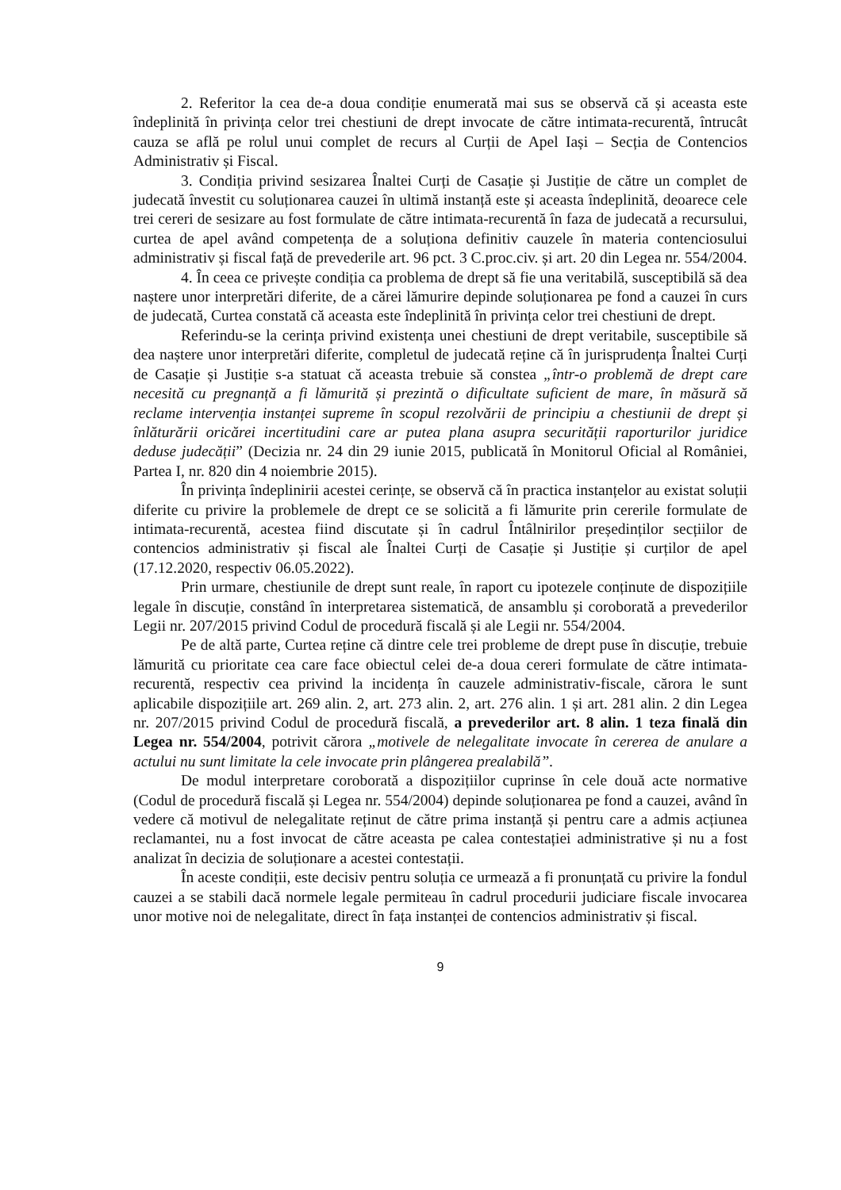2. Referitor la cea de-a doua condiție enumerată mai sus se observă că și aceasta este îndeplinită în privința celor trei chestiuni de drept invocate de către intimata-recurentă, întrucât cauza se află pe rolul unui complet de recurs al Curții de Apel Iași – Secția de Contencios Administrativ și Fiscal.
3. Condiția privind sesizarea Înaltei Curți de Casație și Justiție de către un complet de judecată învestit cu soluționarea cauzei în ultimă instanță este și aceasta îndeplinită, deoarece cele trei cereri de sesizare au fost formulate de către intimata-recurentă în faza de judecată a recursului, curtea de apel având competența de a soluționa definitiv cauzele în materia contenciosului administrativ și fiscal față de prevederile art. 96 pct. 3 C.proc.civ. și art. 20 din Legea nr. 554/2004.
4. În ceea ce privește condiția ca problema de drept să fie una veritabilă, susceptibilă să dea naștere unor interpretări diferite, de a cărei lămurire depinde soluționarea pe fond a cauzei în curs de judecată, Curtea constată că aceasta este îndeplinită în privința celor trei chestiuni de drept.
Referindu-se la cerința privind existența unei chestiuni de drept veritabile, susceptibile să dea naștere unor interpretări diferite, completul de judecată reține că în jurisprudența Înaltei Curți de Casație și Justiție s-a statuat că aceasta trebuie să constea „într-o problemă de drept care necesită cu pregnanță a fi lămurită și prezintă o dificultate suficient de mare, în măsură să reclame intervenția instanței supreme în scopul rezolvării de principiu a chestiunii de drept și înlăturării oricărei incertitudini care ar putea plana asupra securității raporturilor juridice deduse judecății” (Decizia nr. 24 din 29 iunie 2015, publicată în Monitorul Oficial al României, Partea I, nr. 820 din 4 noiembrie 2015).
În privința îndeplinirii acestei cerințe, se observă că în practica instanțelor au existat soluții diferite cu privire la problemele de drept ce se solicită a fi lămurite prin cererile formulate de intimata-recurentă, acestea fiind discutate și în cadrul Întâlnirilor președinților secțiilor de contencios administrativ și fiscal ale Înaltei Curți de Casație și Justiție și curților de apel (17.12.2020, respectiv 06.05.2022).
Prin urmare, chestiunile de drept sunt reale, în raport cu ipotezele conținute de dispozițiile legale în discuție, constând în interpretarea sistematică, de ansamblu și coroborată a prevederilor Legii nr. 207/2015 privind Codul de procedură fiscală și ale Legii nr. 554/2004.
Pe de altă parte, Curtea reține că dintre cele trei probleme de drept puse în discuție, trebuie lămurită cu prioritate cea care face obiectul celei de-a doua cereri formulate de către intimata-recurentă, respectiv cea privind la incidența în cauzele administrativ-fiscale, cărora le sunt aplicabile dispozițiile art. 269 alin. 2, art. 273 alin. 2, art. 276 alin. 1 și art. 281 alin. 2 din Legea nr. 207/2015 privind Codul de procedură fiscală, a prevederilor art. 8 alin. 1 teza finală din Legea nr. 554/2004, potrivit cărora „motivele de nelegalitate invocate în cererea de anulare a actului nu sunt limitate la cele invocate prin plângerea prealabilă”.
De modul interpretare coroborată a dispozițiilor cuprinse în cele două acte normative (Codul de procedură fiscală și Legea nr. 554/2004) depinde soluționarea pe fond a cauzei, având în vedere că motivul de nelegalitate reținut de către prima instanță și pentru care a admis acțiunea reclamantei, nu a fost invocat de către aceasta pe calea contestației administrative și nu a fost analizat în decizia de soluționare a acestei contestații.
În aceste condiții, este decisiv pentru soluția ce urmează a fi pronunțată cu privire la fondul cauzei a se stabili dacă normele legale permiteau în cadrul procedurii judiciare fiscale invocarea unor motive noi de nelegalitate, direct în fața instanței de contencios administrativ și fiscal.
9